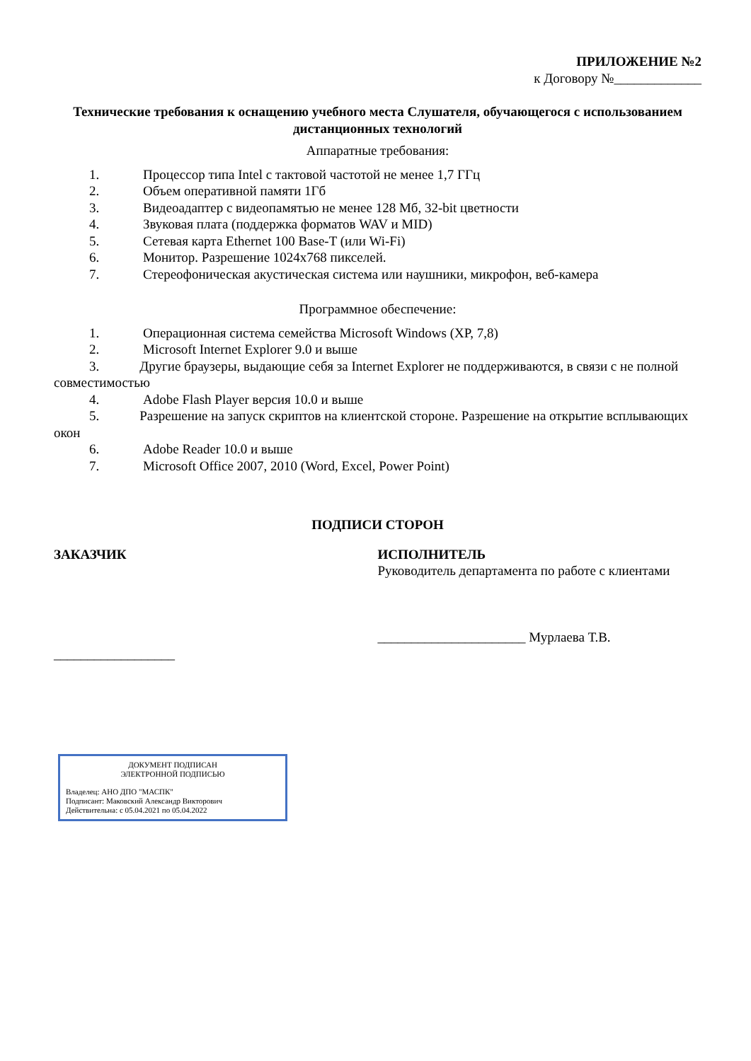ПРИЛОЖЕНИЕ №2
к Договору №_____________
Технические требования к оснащению учебного места Слушателя, обучающегося с использованием дистанционных технологий
Аппаратные требования:
1. Процессор типа Intel с тактовой частотой не менее 1,7 ГГц
2. Объем оперативной памяти 1Гб
3. Видеоадаптер с видеопамятью не менее 128 Мб, 32-bit цветности
4. Звуковая плата (поддержка форматов WAV и MID)
5. Сетевая карта Ethernet 100 Base-T (или Wi-Fi)
6. Монитор. Разрешение 1024x768 пикселей.
7. Стереофоническая акустическая система или наушники, микрофон, веб-камера
Программное обеспечение:
1. Операционная система семейства Microsoft Windows (XP, 7,8)
2. Microsoft Internet Explorer 9.0 и выше
3. Другие браузеры, выдающие себя за Internet Explorer не поддерживаются, в связи с не полной совместимостью
4. Adobe Flash Player версия 10.0 и выше
5. Разрешение на запуск скриптов на клиентской стороне. Разрешение на открытие всплывающих окон
6. Adobe Reader 10.0 и выше
7. Microsoft Office 2007, 2010 (Word, Excel, Power Point)
ПОДПИСИ СТОРОН
ЗАКАЗЧИК
__________________
ИСПОЛНИТЕЛЬ
Руководитель департамента по работе с клиентами
______________________ Мурлаева Т.В.
ДОКУМЕНТ ПОДПИСАН
ЭЛЕКТРОННОЙ ПОДПИСЬЮ
Владелец: АНО ДПО "МАСПК"
Подписант: Маковский Александр Викторович
Действительна: с 05.04.2021 по 05.04.2022